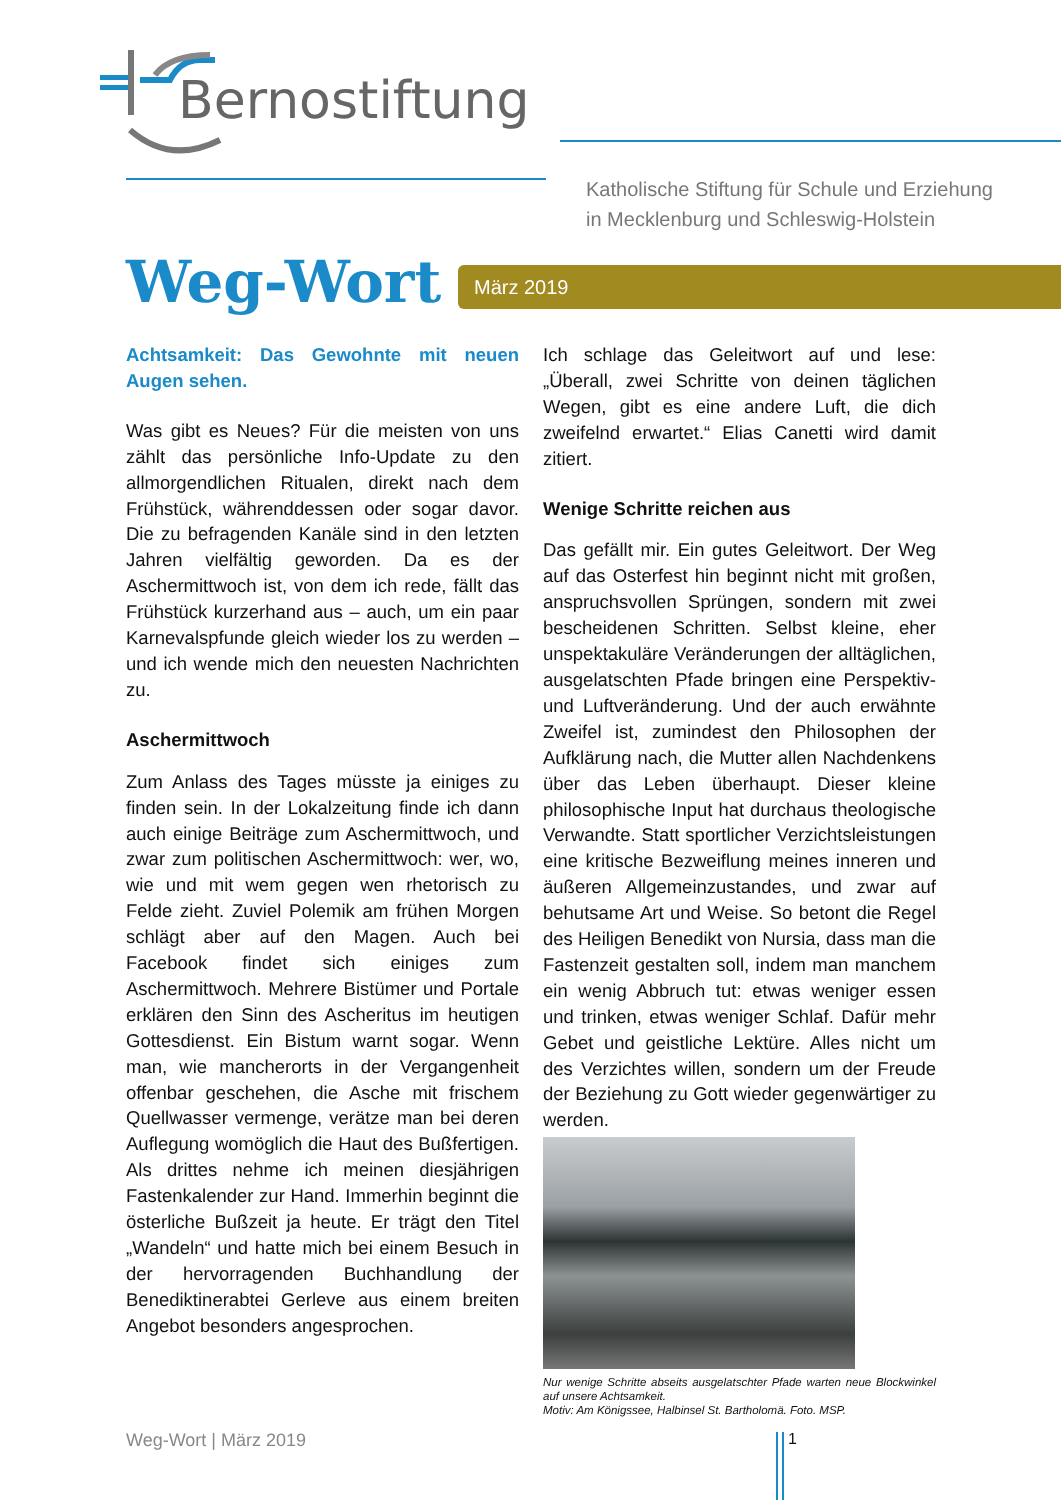Bernostiftung
Katholische Stiftung für Schule und Erziehung
in Mecklenburg und Schleswig-Holstein
Weg-Wort März 2019
Achtsamkeit: Das Gewohnte mit neuen Augen sehen.
Was gibt es Neues? Für die meisten von uns zählt das persönliche Info-Update zu den allmorgendlichen Ritualen, direkt nach dem Frühstück, währenddessen oder sogar davor. Die zu befragenden Kanäle sind in den letzten Jahren vielfältig geworden. Da es der Aschermittwoch ist, von dem ich rede, fällt das Frühstück kurzerhand aus – auch, um ein paar Karnevalspfunde gleich wieder los zu werden – und ich wende mich den neuesten Nachrichten zu.
Aschermittwoch
Zum Anlass des Tages müsste ja einiges zu finden sein. In der Lokalzeitung finde ich dann auch einige Beiträge zum Aschermittwoch, und zwar zum politischen Aschermittwoch: wer, wo, wie und mit wem gegen wen rhetorisch zu Felde zieht. Zuviel Polemik am frühen Morgen schlägt aber auf den Magen. Auch bei Facebook findet sich einiges zum Aschermittwoch. Mehrere Bistümer und Portale erklären den Sinn des Ascheritus im heutigen Gottesdienst. Ein Bistum warnt sogar. Wenn man, wie mancherorts in der Vergangenheit offenbar geschehen, die Asche mit frischem Quellwasser vermenge, verätze man bei deren Auflegung womöglich die Haut des Bußfertigen. Als drittes nehme ich meinen diesjährigen Fastenkalender zur Hand. Immerhin beginnt die österliche Bußzeit ja heute. Er trägt den Titel „Wandeln“ und hatte mich bei einem Besuch in der hervorragenden Buchhandlung der Benediktinerabtei Gerleve aus einem breiten Angebot besonders angesprochen.
Ich schlage das Geleitwort auf und lese: „Überall, zwei Schritte von deinen täglichen Wegen, gibt es eine andere Luft, die dich zweifelnd erwartet.“ Elias Canetti wird damit zitiert.
Wenige Schritte reichen aus
Das gefällt mir. Ein gutes Geleitwort. Der Weg auf das Osterfest hin beginnt nicht mit großen, anspruchsvollen Sprüngen, sondern mit zwei bescheidenen Schritten. Selbst kleine, eher unspektakuläre Veränderungen der alltäglichen, ausgelatschten Pfade bringen eine Perspektiv- und Luftveränderung. Und der auch erwähnte Zweifel ist, zumindest den Philosophen der Aufklärung nach, die Mutter allen Nachdenkens über das Leben überhaupt. Dieser kleine philosophische Input hat durchaus theologische Verwandte. Statt sportlicher Verzichtsleistungen eine kritische Bezweiflung meines inneren und äußeren Allgemeinzustandes, und zwar auf behutsame Art und Weise. So betont die Regel des Heiligen Benedikt von Nursia, dass man die Fastenzeit gestalten soll, indem man manchem ein wenig Abbruch tut: etwas weniger essen und trinken, etwas weniger Schlaf. Dafür mehr Gebet und geistliche Lektüre. Alles nicht um des Verzichtes willen, sondern um der Freude der Beziehung zu Gott wieder gegenwärtiger zu werden.
Nur wenige Schritte abseits ausgelatschter Pfade warten neue Blockwinkel auf unsere Achtsamkeit.
Motiv: Am Königssee, Halbinsel St. Bartholomä. Foto. MSP.
Weg-Wort | März 2019 1